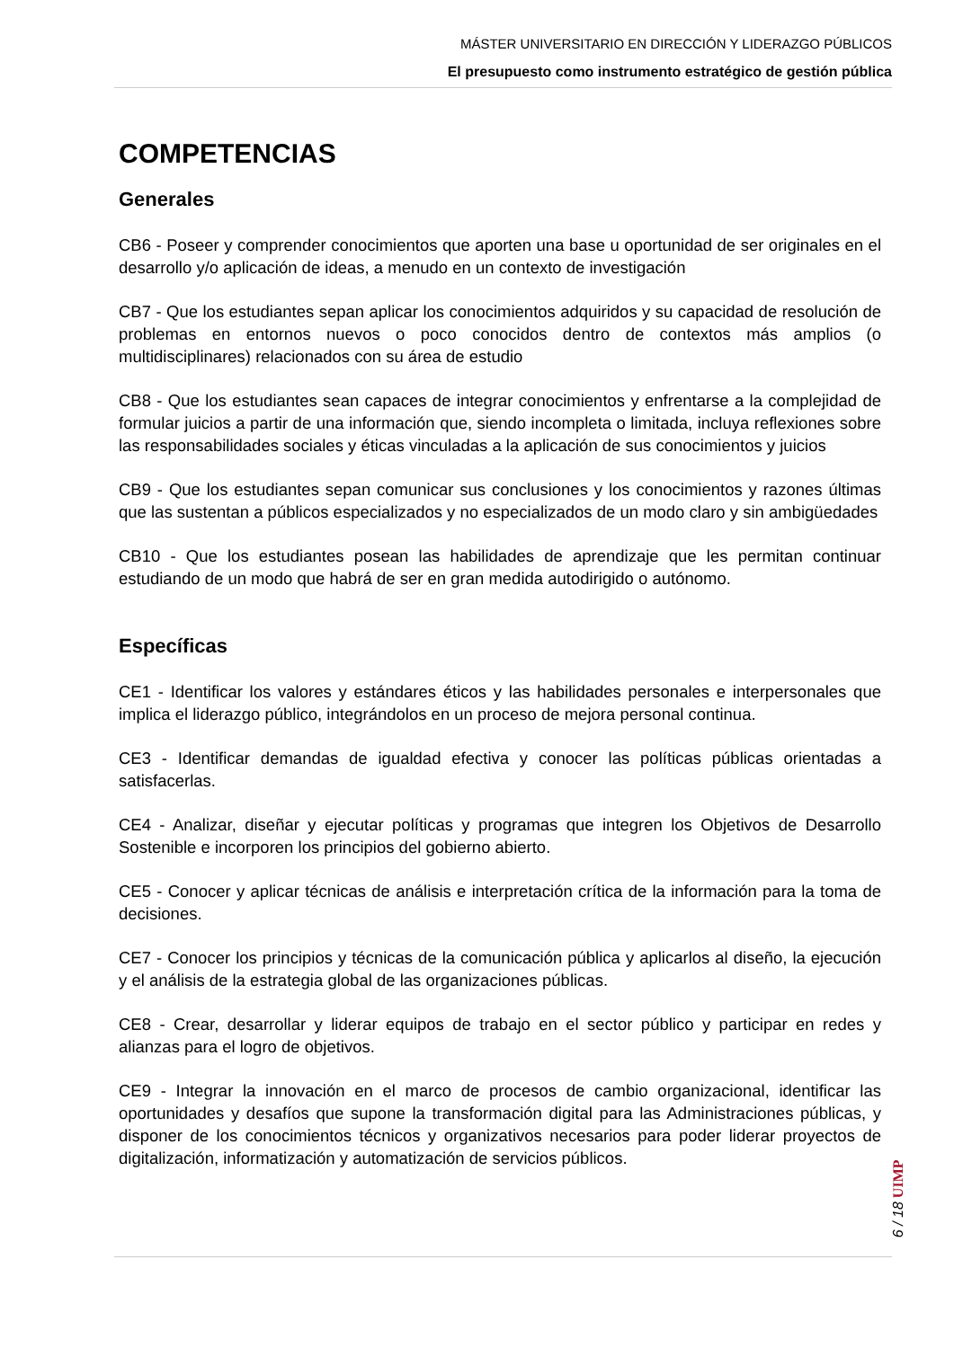MÁSTER UNIVERSITARIO EN DIRECCIÓN Y LIDERAZGO PÚBLICOS
El presupuesto como instrumento estratégico de gestión pública
COMPETENCIAS
Generales
CB6 - Poseer y comprender conocimientos que aporten una base u oportunidad de ser originales en el desarrollo y/o aplicación de ideas, a menudo en un contexto de investigación
CB7 - Que los estudiantes sepan aplicar los conocimientos adquiridos y su capacidad de resolución de problemas en entornos nuevos o poco conocidos dentro de contextos más amplios (o multidisciplinares) relacionados con su área de estudio
CB8 - Que los estudiantes sean capaces de integrar conocimientos y enfrentarse a la complejidad de formular juicios a partir de una información que, siendo incompleta o limitada, incluya reflexiones sobre las responsabilidades sociales y éticas vinculadas a la aplicación de sus conocimientos y juicios
CB9 - Que los estudiantes sepan comunicar sus conclusiones y los conocimientos y razones últimas que las sustentan a públicos especializados y no especializados de un modo claro y sin ambigüedades
CB10 - Que los estudiantes posean las habilidades de aprendizaje que les permitan continuar estudiando de un modo que habrá de ser en gran medida autodirigido o autónomo.
Específicas
CE1 - Identificar los valores y estándares éticos y las habilidades personales e interpersonales que implica el liderazgo público, integrándolos en un proceso de mejora personal continua.
CE3 - Identificar demandas de igualdad efectiva y conocer las políticas públicas orientadas a satisfacerlas.
CE4 - Analizar, diseñar y ejecutar políticas y programas que integren los Objetivos de Desarrollo Sostenible e incorporen los principios del gobierno abierto.
CE5 - Conocer y aplicar técnicas de análisis e interpretación crítica de la información para la toma de decisiones.
CE7 - Conocer los principios y técnicas de la comunicación pública y aplicarlos al diseño, la ejecución y el análisis de la estrategia global de las organizaciones públicas.
CE8 - Crear, desarrollar y liderar equipos de trabajo en el sector público y participar en redes y alianzas para el logro de objetivos.
CE9 - Integrar la innovación en el marco de procesos de cambio organizacional, identificar las oportunidades y desafíos que supone la transformación digital para las Administraciones públicas, y disponer de los conocimientos técnicos y organizativos necesarios para poder liderar proyectos de digitalización, informatización y automatización de servicios públicos.
6 / 18 UIMP